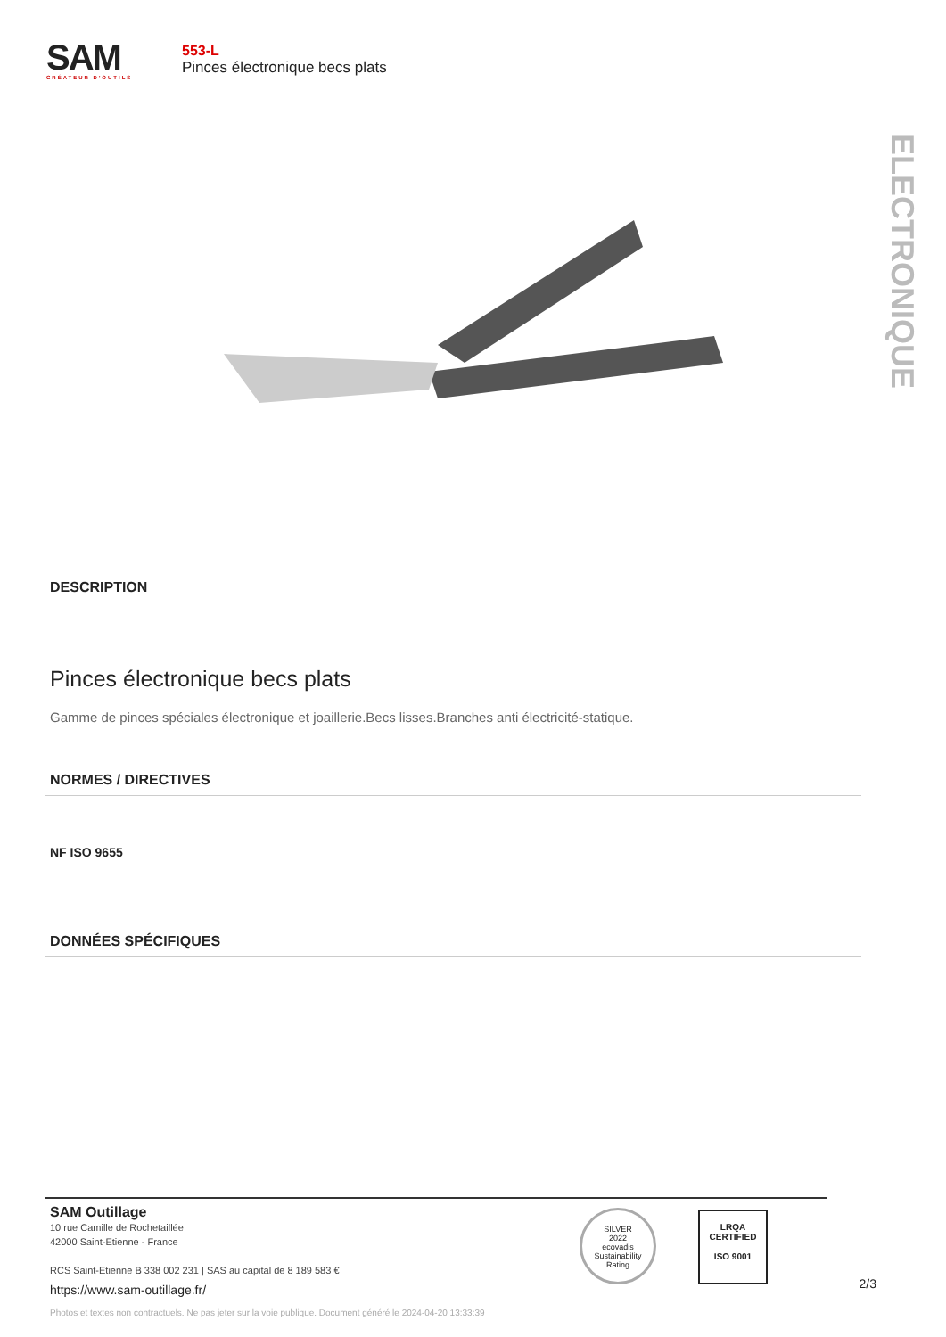SAM
CRÉATEUR D'OUTILS
553-L
Pinces électronique becs plats
ELECTRONIQUE
DESCRIPTION
Pinces électronique becs plats
Gamme de pinces spéciales électronique et joaillerie.Becs lisses.Branches anti électricité-statique.
NORMES / DIRECTIVES
NF ISO 9655
DONNÉES SPÉCIFIQUES
SAM Outillage
10 rue Camille de Rochetaillée
42000 Saint-Etienne - France
RCS Saint-Etienne B 338 002 231 | SAS au capital de 8 189 583 €
https://www.sam-outillage.fr/
SILVER
2022
ecovadis
Sustainability Rating
LRQA
CERTIFIED
ISO 9001
2/3
Photos et textes non contractuels. Ne pas jeter sur la voie publique. Document généré le 2024-04-20 13:33:39